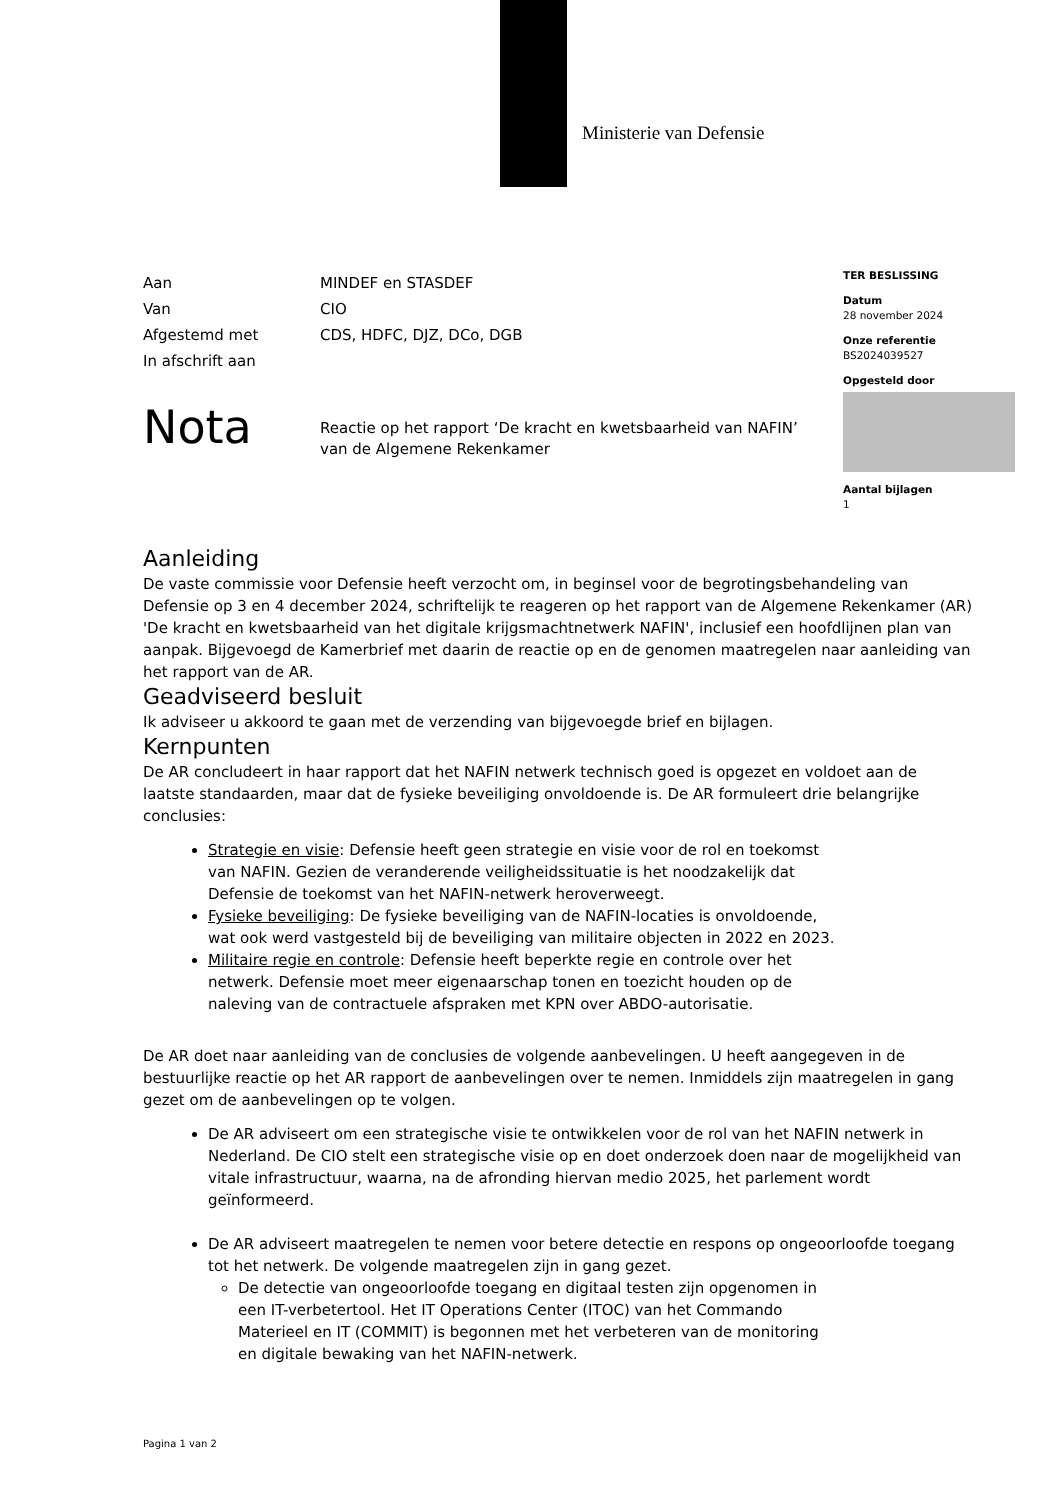Ministerie van Defensie
| Aan | MINDEF en STASDEF |
| Van | CIO |
| Afgestemd met | CDS, HDFC, DJZ, DCo, DGB |
| In afschrift aan | |
TER BESLISSING
Datum
28 november 2024
Onze referentie
BS2024039527
Opgesteld door
Aantal bijlagen
1
Nota
Reactie op het rapport ‘De kracht en kwetsbaarheid van NAFIN’
van de Algemene Rekenkamer
Aanleiding
De vaste commissie voor Defensie heeft verzocht om, in beginsel voor de begrotingsbehandeling van Defensie op 3 en 4 december 2024, schriftelijk te reageren op het rapport van de Algemene Rekenkamer (AR) 'De kracht en kwetsbaarheid van het digitale krijgsmachtnetwerk NAFIN', inclusief een hoofdlijnen plan van aanpak. Bijgevoegd de Kamerbrief met daarin de reactie op en de genomen maatregelen naar aanleiding van het rapport van de AR.
Geadviseerd besluit
Ik adviseer u akkoord te gaan met de verzending van bijgevoegde brief en bijlagen.
Kernpunten
De AR concludeert in haar rapport dat het NAFIN netwerk technisch goed is opgezet en voldoet aan de laatste standaarden, maar dat de fysieke beveiliging onvoldoende is. De AR formuleert drie belangrijke conclusies:
Strategie en visie: Defensie heeft geen strategie en visie voor de rol en toekomst van NAFIN. Gezien de veranderende veiligheidssituatie is het noodzakelijk dat Defensie de toekomst van het NAFIN-netwerk heroverweegt.
Fysieke beveiliging: De fysieke beveiliging van de NAFIN-locaties is onvoldoende, wat ook werd vastgesteld bij de beveiliging van militaire objecten in 2022 en 2023.
Militaire regie en controle: Defensie heeft beperkte regie en controle over het netwerk. Defensie moet meer eigenaarschap tonen en toezicht houden op de naleving van de contractuele afspraken met KPN over ABDO-autorisatie.
De AR doet naar aanleiding van de conclusies de volgende aanbevelingen. U heeft aangegeven in de bestuurlijke reactie op het AR rapport de aanbevelingen over te nemen. Inmiddels zijn maatregelen in gang gezet om de aanbevelingen op te volgen.
De AR adviseert om een strategische visie te ontwikkelen voor de rol van het NAFIN netwerk in Nederland. De CIO stelt een strategische visie op en doet onderzoek doen naar de mogelijkheid van vitale infrastructuur, waarna, na de afronding hiervan medio 2025, het parlement wordt geïnformeerd.
De AR adviseert maatregelen te nemen voor betere detectie en respons op ongeoorloofde toegang tot het netwerk. De volgende maatregelen zijn in gang gezet.
De detectie van ongeoorloofde toegang en digitaal testen zijn opgenomen in een IT-verbetertool. Het IT Operations Center (ITOC) van het Commando Materieel en IT (COMMIT) is begonnen met het verbeteren van de monitoring en digitale bewaking van het NAFIN-netwerk.
Pagina 1 van 2